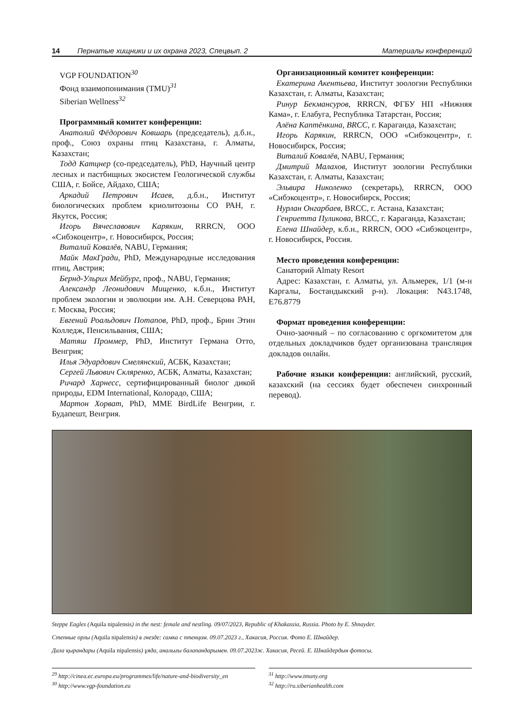14 Пернатые хищники и их охрана 2023, Спецвып. 2 Материалы конференций
VGP FOUNDATION<sup>30</sup>
Фонд взаимопонимания (TMU)<sup>31</sup>
Siberian Wellness<sup>32</sup>
Программный комитет конференции:
Анатолий Фёдорович Ковшарь (председатель), д.б.н., проф., Союз охраны птиц Казахстана, г. Алматы, Казахстан;
Тодд Катцнер (со-председатель), PhD, Научный центр лесных и пастбищных экосистем Геологической службы США, г. Бойсе, Айдахо, США;
Аркадий Петрович Исаев, д.б.н., Институт биологических проблем криолитозоны СО РАН, г. Якутск, Россия;
Игорь Вячеславович Карякин, RRRCN, ООО «Сибэкоцентр», г. Новосибирск, Россия;
Виталий Ковалёв, NABU, Германия;
Майк МакГради, PhD, Международные исследования птиц, Австрия;
Бернд-Ульрих Мейбург, проф., NABU, Германия;
Александр Леонидович Мищенко, к.б.н., Институт проблем экологии и эволюции им. А.Н. Северцова РАН, г. Москва, Россия;
Евгений Роальдович Потапов, PhD, проф., Брин Этин Колледж, Пенсильвания, США;
Матяш Проммер, PhD, Институт Германа Отто, Венгрия;
Илья Эдуардович Смелянский, АСБК, Казахстан;
Сергей Львович Скляренко, АСБК, Алматы, Казахстан;
Ричард Харнесс, сертифицированный биолог дикой природы, EDM International, Колорадо, США;
Мартон Хорват, PhD, MME BirdLife Венгрии, г. Будапешт, Венгрия.
Организационный комитет конференции:
Екатерина Акентьева, Институт зоологии Республики Казахстан, г. Алматы, Казахстан;
Ринур Бекмансуров, RRRCN, ФГБУ НП «Нижняя Кама», г. Елабуга, Республика Татарстан, Россия;
Алёна Каптёнкина, BRCC, г. Караганда, Казахстан;
Игорь Карякин, RRRCN, ООО «Сибэкоцентр», г. Новосибирск, Россия;
Виталий Ковалёв, NABU, Германия;
Дмитрий Малахов, Институт зоологии Республики Казахстан, г. Алматы, Казахстан;
Эльвира Николенко (секретарь), RRRCN, ООО «Сибэкоцентр», г. Новосибирск, Россия;
Нурлан Онгарбаев, BRCC, г. Астана, Казахстан;
Генриетта Пуликова, BRCC, г. Караганда, Казахстан;
Елена Шнайдер, к.б.н., RRRCN, ООО «Сибэкоцентр», г. Новосибирск, Россия.
Место проведения конференции:
Санаторий Almaty Resort
Адрес: Казахстан, г. Алматы, ул. Альмерек, 1/1 (м-н Каргалы, Бостандыкский р-н). Локация: N43.1748, E76.8779
Формат проведения конференции:
Очно-заочный – по согласованию с оргкомитетом для отдельных докладчиков будет организована трансляция докладов онлайн.
Рабочие языки конференции: английский, русский, казахский (на сессиях будет обеспечен синхронный перевод).
Steppe Eagles (Aquila nipalensis) in the nest: female and nestling. 09/07/2023, Republic of Khakassia, Russia. Photo by E. Shnayder.
Степные орлы (Aquila nipalensis) в гнезде: самка с птенцом. 09.07.2023 г., Хакасия, Россия. Фото Е. Шнайдер.
Дала қырандары (Aquila nipalensis) ұяда, аналығы балапандарымен. 09.07.2023ж. Хакасия, Ресей. Е. Шнайдердын фотосы.
<sup>29</sup> http://cinea.ec.europa.eu/programmes/life/nature-and-biodiversity_en
<sup>30</sup> http://www.vgp-foundation.eu
<sup>31</sup> http://www.tmuny.org
<sup>32</sup> http://ru.siberianhealth.com